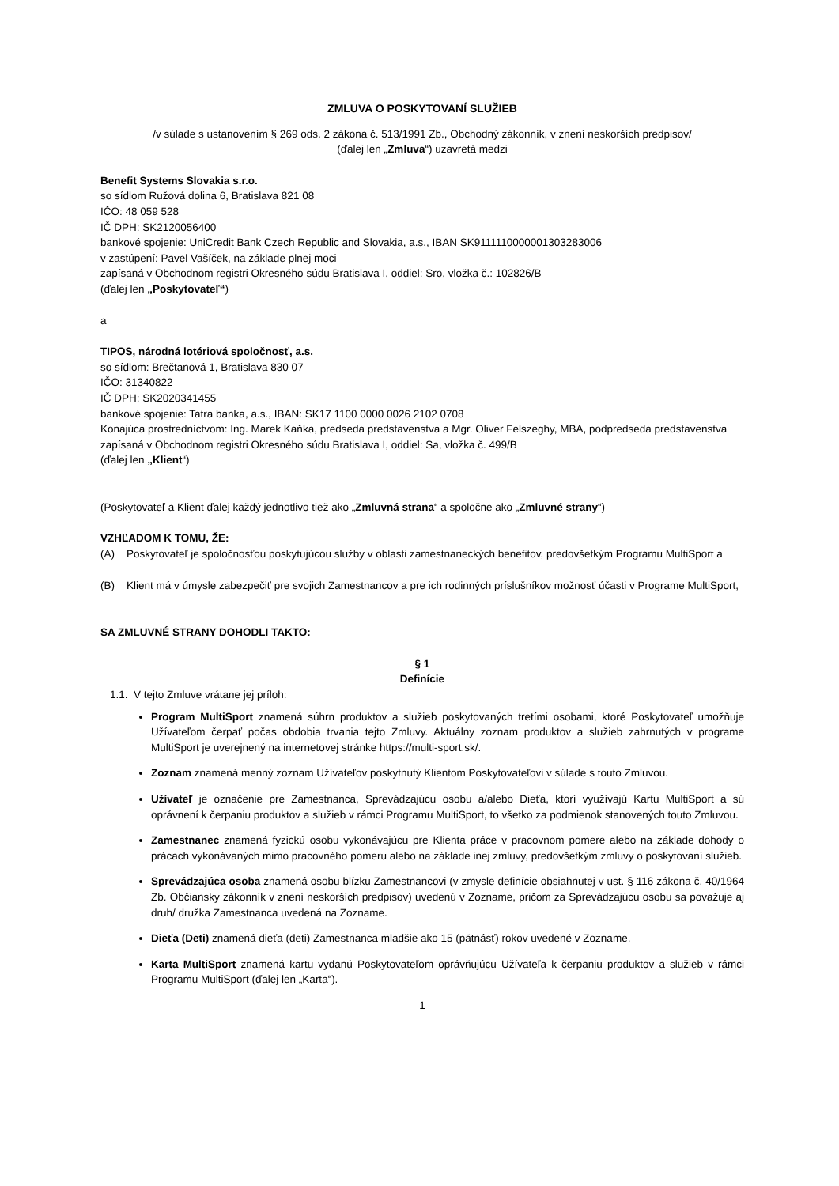ZMLUVA O POSKYTOVANÍ SLUŽIEB
/v súlade s ustanovením § 269 ods. 2 zákona č. 513/1991 Zb., Obchodný zákonník, v znení neskorších predpisov/
(ďalej len „Zmluva“) uzavretá medzi
Benefit Systems Slovakia s.r.o.
so sídlom Ružová dolina 6, Bratislava 821 08
IČO: 48 059 528
IČ DPH: SK2120056400
bankové spojenie: UniCredit Bank Czech Republic and Slovakia, a.s., IBAN SK9111110000001303283006
v zastúpení: Pavel Vašíček, na základe plnej moci
zapísaná v Obchodnom registri Okresného súdu Bratislava I, oddiel: Sro, vložka č.: 102826/B
(ďalej len „Poskytovateľ“)
a
TIPOS, národná lotériová spoločnosť, a.s.
so sídlom: Brečtanová 1, Bratislava 830 07
IČO: 31340822
IČ DPH: SK2020341455
bankové spojenie: Tatra banka, a.s., IBAN: SK17 1100 0000 0026 2102 0708
Konajúca prostredníctvom: Ing. Marek Kaňka, predseda predstavenstva a Mgr. Oliver Felszeghy, MBA, podpredseda predstavenstva
zapísaná v Obchodnom registri Okresného súdu Bratislava I, oddiel: Sa, vložka č. 499/B
(ďalej len „Klient“)
(Poskytovateľ a Klient ďalej každý jednotlivo tiež ako „Zmluvná strana“ a spoločne ako „Zmluvné strany“)
VZHĽADOM K TOMU, ŽE:
(A) Poskytovateľ je spoločnosťou poskytujúcou služby v oblasti zamestnaneckých benefitov, predovšetkým Programu MultiSport a
(B) Klient má v úmysle zabezpečiť pre svojich Zamestnancov a pre ich rodinných príslušníkov možnosť účasti v Programe MultiSport,
SA ZMLUVNÉ STRANY DOHODLI TAKTO:
§ 1
Definície
1.1. V tejto Zmluve vrátane jej príloh:
Program MultiSport znamená súhrn produktov a služieb poskytovaných tretími osobami, ktoré Poskytovateľ umožňuje Užívateľom čerpať počas obdobia trvania tejto Zmluvy. Aktuálny zoznam produktov a služieb zahrnutých v programe MultiSport je uverejnený na internetovej stránke https://multi-sport.sk/.
Zoznam znamená menný zoznam Užívateľov poskytnutý Klientom Poskytovateľovi v súlade s touto Zmluvou.
Užívateľ je označenie pre Zamestnanca, Sprevádzajúcu osobu a/alebo Dieťa, ktorí využívajú Kartu MultiSport a sú oprávnení k čerpaniu produktov a služieb v rámci Programu MultiSport, to všetko za podmienok stanovených touto Zmluvou.
Zamestnanec znamená fyzickú osobu vykonávajúcu pre Klienta práce v pracovnom pomere alebo na základe dohody o prácach vykonávaných mimo pracovného pomeru alebo na základe inej zmluvy, predovšetkým zmluvy o poskytovaní služieb.
Sprevádzajúca osoba znamená osobu blízku Zamestnancovi (v zmysle definície obsiahnutej v ust. § 116 zákona č. 40/1964 Zb. Občiansky zákonník v znení neskorších predpisov) uvedenú v Zozname, pričom za Sprevádzajúcu osobu sa považuje aj druh/ družka Zamestnanca uvedená na Zozname.
Dieťa (Deti) znamená dieťa (deti) Zamestnanca mladšie ako 15 (pätnásť) rokov uvedené v Zozname.
Karta MultiSport znamená kartu vydanú Poskytovateľom oprávňujúcu Užívateľa k čerpaniu produktov a služieb v rámci Programu MultiSport (ďalej len „Karta“).
1